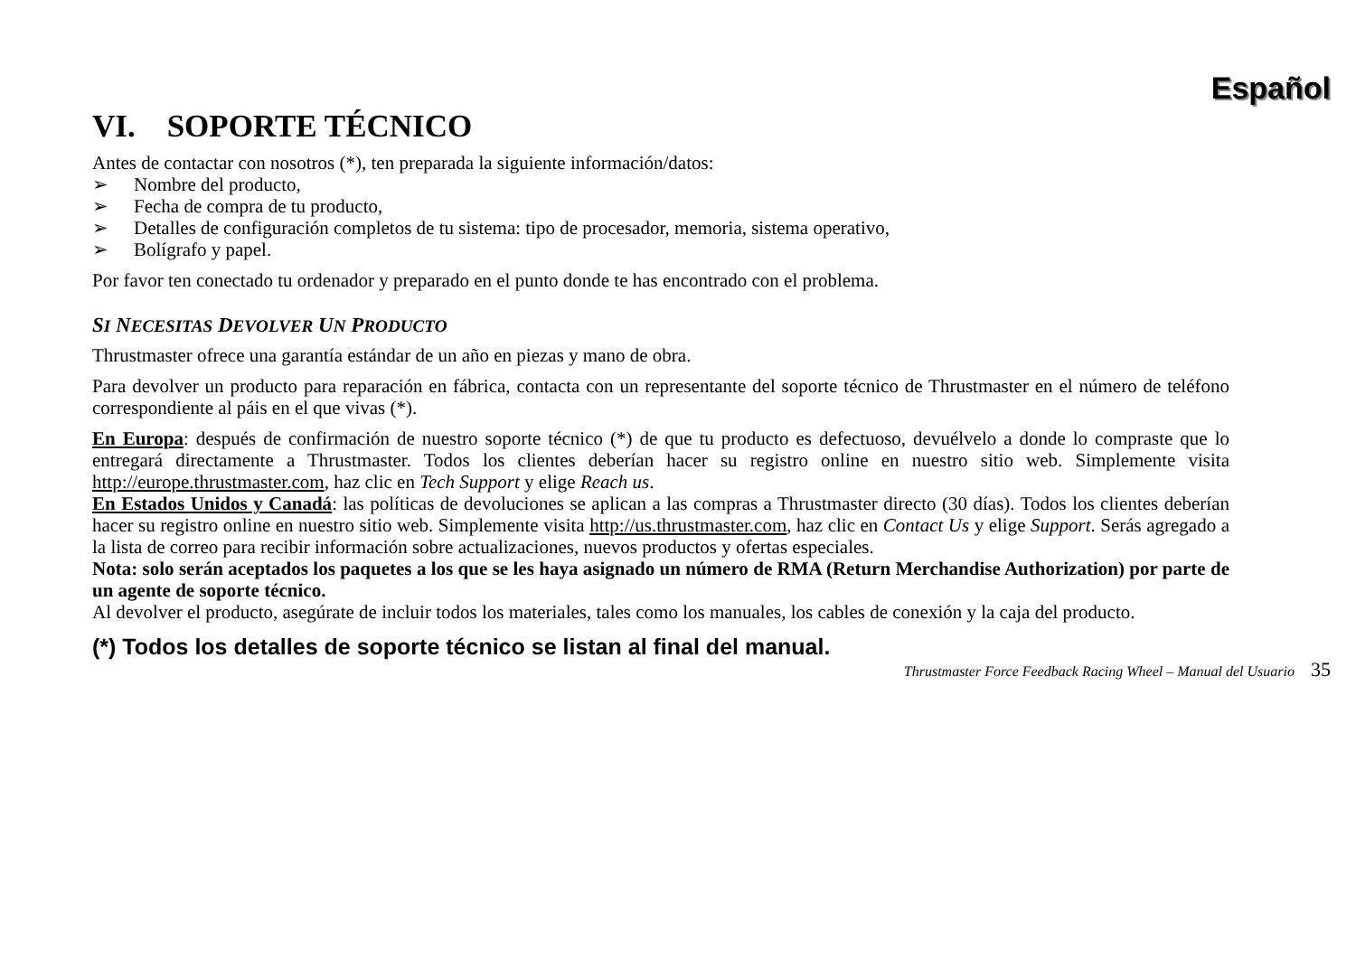Español
VI. SOPORTE TÉCNICO
Antes de contactar con nosotros (*), ten preparada la siguiente información/datos:
➢ Nombre del producto,
➢ Fecha de compra de tu producto,
➢ Detalles de configuración completos de tu sistema: tipo de procesador, memoria, sistema operativo,
➢ Bolígrafo y papel.
Por favor ten conectado tu ordenador y preparado en el punto donde te has encontrado con el problema.
SI NECESITAS DEVOLVER UN PRODUCTO
Thrustmaster ofrece una garantía estándar de un año en piezas y mano de obra.
Para devolver un producto para reparación en fábrica, contacta con un representante del soporte técnico de Thrustmaster en el número de teléfono correspondiente al páis en el que vivas (*).
En Europa: después de confirmación de nuestro soporte técnico (*) de que tu producto es defectuoso, devuélvelo a donde lo compraste que lo entregará directamente a Thrustmaster. Todos los clientes deberían hacer su registro online en nuestro sitio web. Simplemente visita http://europe.thrustmaster.com, haz clic en Tech Support y elige Reach us.
En Estados Unidos y Canadá: las políticas de devoluciones se aplican a las compras a Thrustmaster directo (30 días). Todos los clientes deberían hacer su registro online en nuestro sitio web. Simplemente visita http://us.thrustmaster.com, haz clic en Contact Us y elige Support. Serás agregado a la lista de correo para recibir información sobre actualizaciones, nuevos productos y ofertas especiales.
Nota: solo serán aceptados los paquetes a los que se les haya asignado un número de RMA (Return Merchandise Authorization) por parte de un agente de soporte técnico.
Al devolver el producto, asegúrate de incluir todos los materiales, tales como los manuales, los cables de conexión y la caja del producto.
(*) Todos los detalles de soporte técnico se listan al final del manual.
Thrustmaster Force Feedback Racing Wheel – Manual del Usuario 35